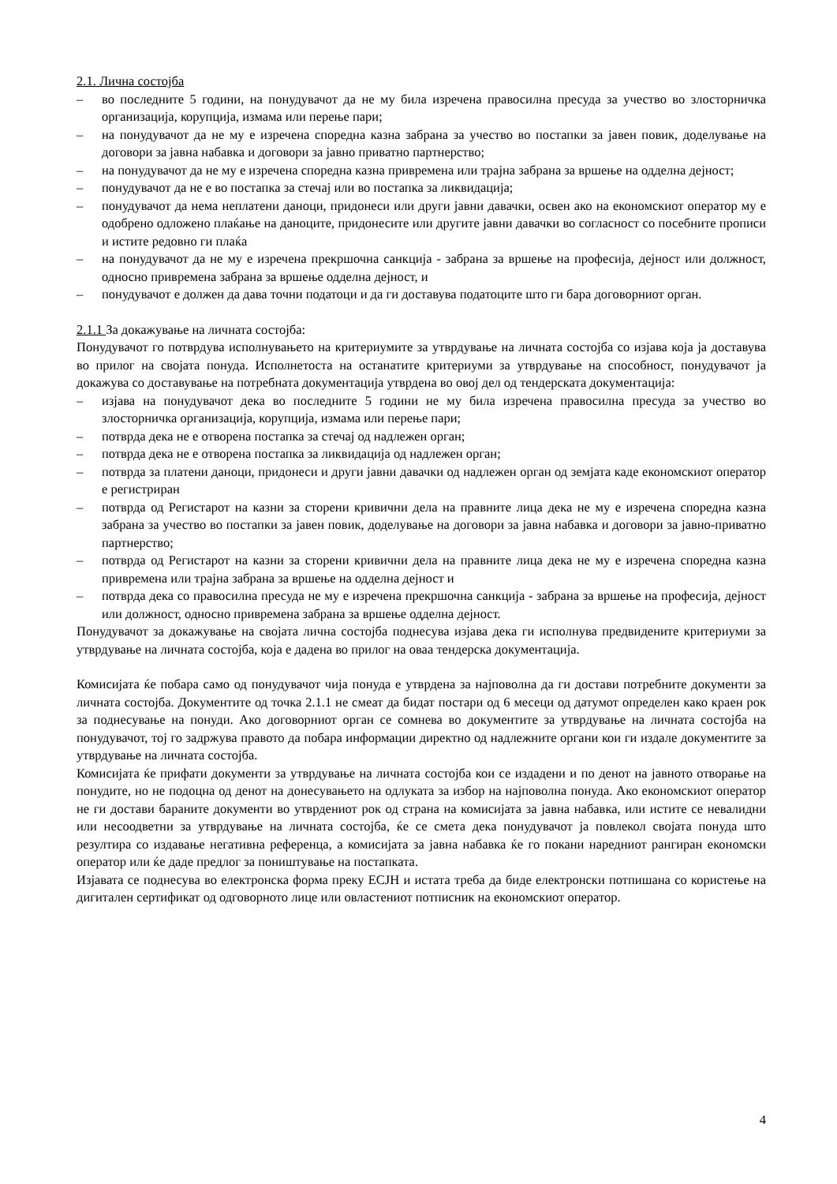2.1. Лична состојба
– во последните 5 години, на понудувачот да не му била изречена правосилна пресуда за учество во злосторничка организација, корупција, измама или перење пари;
– на понудувачот да не му е изречена споредна казна забрана за учество во постапки за јавен повик, доделување на договори за јавна набавка и договори за јавно приватно партнерство;
– на понудувачот да не му е изречена споредна казна привремена или трајна забрана за вршење на одделна дејност;
– понудувачот да не е во постапка за стечај или во постапка за ликвидација;
– понудувачот да нема неплатени даноци, придонеси или други јавни давачки, освен ако на економскиот оператор му е одобрено одложено плаќање на даноците, придонесите или другите јавни давачки во согласност со посебните прописи и истите редовно ги плаќа
– на понудувачот да не му е изречена прекршочна санкција - забрана за вршење на професија, дејност или должност, односно привремена забрана за вршење одделна дејност, и
– понудувачот е должен да дава точни податоци и да ги доставува податоците што ги бара договорниот орган.
2.1.1 За докажување на личната состојба:
Понудувачот го потврдува исполнувањето на критериумите за утврдување на личната состојба со изјава која ја доставува во прилог на својата понуда. Исполнетоста на останатите критериуми за утврдување на способност, понудувачот ја докажува со доставување на потребната документација утврдена во овој дел од тендерската документација:
– изјава на понудувачот дека во последните 5 години не му била изречена правосилна пресуда за учество во злосторничка организација, корупција, измама или перење пари;
– потврда дека не е отворена постапка за стечај од надлежен орган;
– потврда дека не е отворена постапка за ликвидација од надлежен орган;
– потврда за платени даноци, придонеси и други јавни давачки од надлежен орган од земјата каде економскиот оператор е регистриран
– потврда од Регистарот на казни за сторени кривични дела на правните лица дека не му е изречена споредна казна забрана за учество во постапки за јавен повик, доделување на договори за јавна набавка и договори за јавно-приватно партнерство;
– потврда од Регистарот на казни за сторени кривични дела на правните лица дека не му е изречена споредна казна привремена или трајна забрана за вршење на одделна дејност и
– потврда дека со правосилна пресуда не му е изречена прекршочна санкција - забрана за вршење на професија, дејност или должност, односно привремена забрана за вршење одделна дејност.
Понудувачот за докажување на својата лична состојба поднесува изјава дека ги исполнува предвидените критериуми за утврдување на личната состојба, која е дадена во прилог на оваа тендерска документација.
Комисијата ќе побара само од понудувачот чија понуда е утврдена за најповолна да ги достави потребните документи за личната состојба. Документите од точка 2.1.1 не смеат да бидат постари од 6 месеци од датумот определен како краен рок за поднесување на понуди. Ако договорниот орган се сомнева во документите за утврдување на личната состојба на понудувачот, тој го задржува правото да побара информации директно од надлежните органи кои ги издале документите за утврдување на личната состојба.
Комисијата ќе прифати документи за утврдување на личната состојба кои се издадени и по денот на јавното отворање на понудите, но не подоцна од денот на донесувањето на одлуката за избор на најповолна понуда. Ако економскиот оператор не ги достави бараните документи во утврдениот рок од страна на комисијата за јавна набавка, или истите се невалидни или несоодветни за утврдување на личната состојба, ќе се смета дека понудувачот ја повлекол својата понуда што резултира со издавање негативна референца, а комисијата за јавна набавка ќе го покани наредниот рангиран економски оператор или ќе даде предлог за поништување на постапката.
Изјавата се поднесува во електронска форма преку ЕСЈН и истата треба да биде електронски потпишана со користење на дигитален сертификат од одговорното лице или овластениот потписник на економскиот оператор.
4